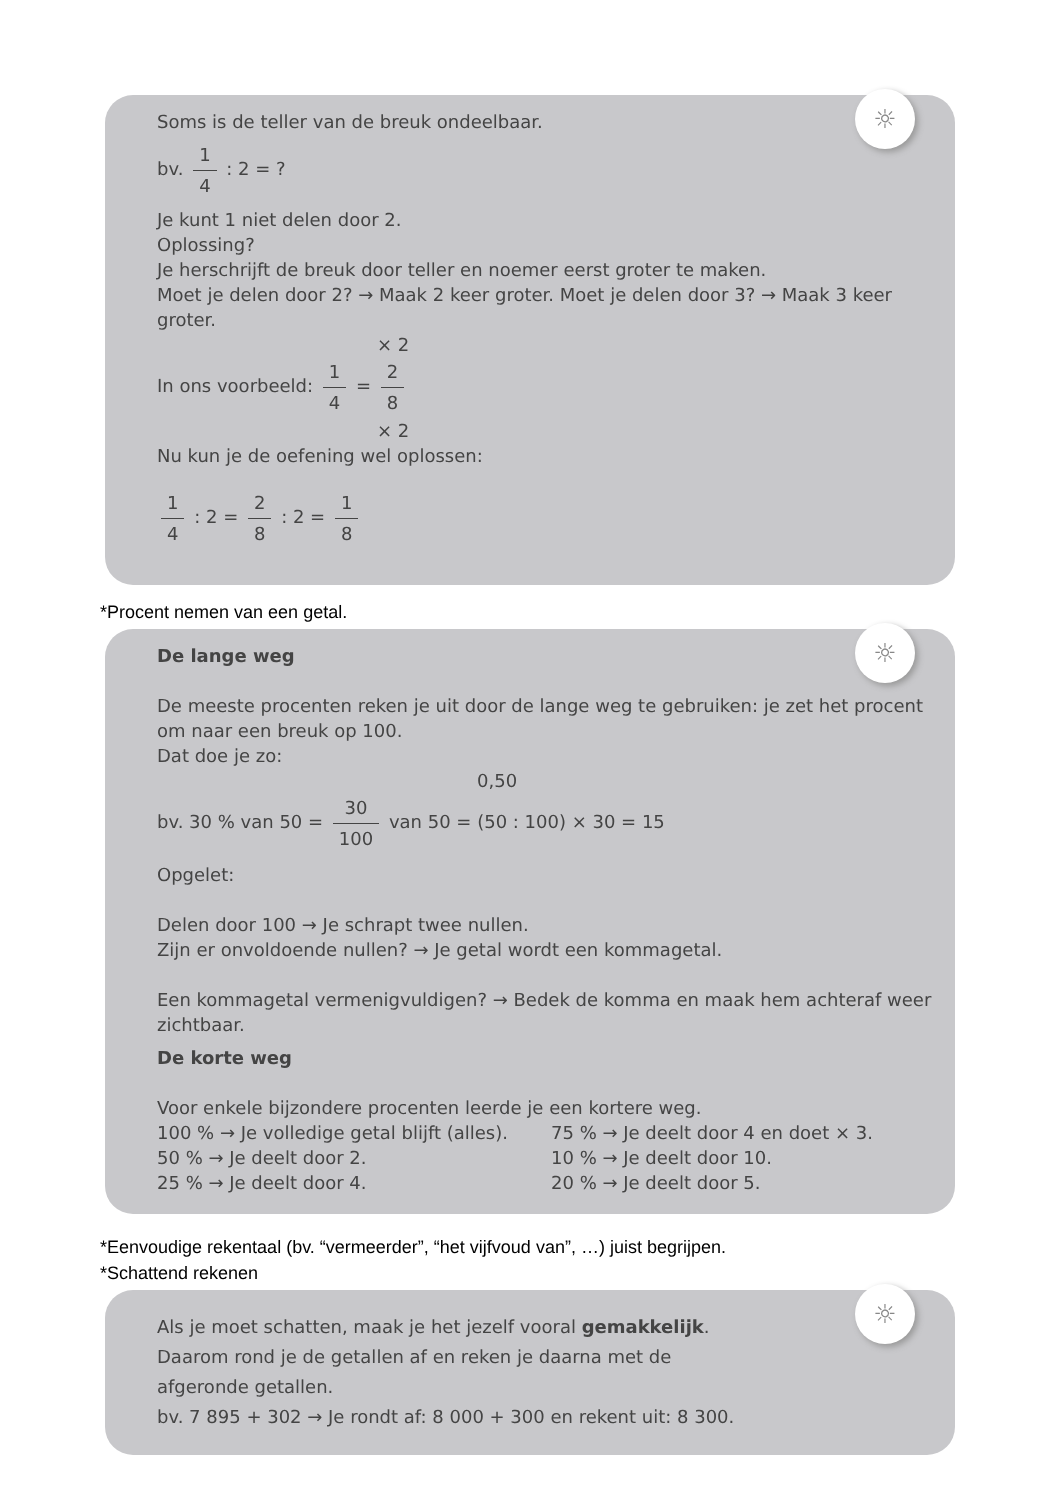☼
Soms is de teller van de breuk ondeelbaar.
bv. 1 4 : 2 = ?
Je kunt 1 niet delen door 2.
Oplossing?
Je herschrijft de breuk door teller en noemer eerst groter te maken.
Moet je delen door 2? → Maak 2 keer groter. Moet je delen door 3? → Maak 3 keer groter.
× 2
In ons voorbeeld: 1 4 = 2 8
× 2
Nu kun je de oefening wel oplossen:
1 4 : 2 = 2 8 : 2 = 1 8
*Procent nemen van een getal.
☼
De lange weg
De meeste procenten reken je uit door de lange weg te gebruiken: je zet het procent om naar een breuk op 100.
Dat doe je zo:
0,50
bv. 30 % van 50 = 30 100 van 50 = (50 : 100) × 30 = 15
Opgelet:
Delen door 100 → Je schrapt twee nullen.
Zijn er onvoldoende nullen? → Je getal wordt een kommagetal.
Een kommagetal vermenigvuldigen? → Bedek de komma en maak hem achteraf weer zichtbaar.
De korte weg
Voor enkele bijzondere procenten leerde je een kortere weg.
100 % → Je volledige getal blijft (alles).
75 % → Je deelt door 4 en doet × 3.
50 % → Je deelt door 2. 10 % → Je deelt door 10.
25 % → Je deelt door 4. 20 % → Je deelt door 5.
*Eenvoudige rekentaal (bv. “vermeerder”, “het vijfvoud van”, …) juist begrijpen.
*Schattend rekenen
☼
Als je moet schatten, maak je het jezelf vooral gemakkelijk.
Daarom rond je de getallen af en reken je daarna met de
afgeronde getallen.
bv. 7 895 + 302 → Je rondt af: 8 000 + 300 en rekent uit: 8 300.